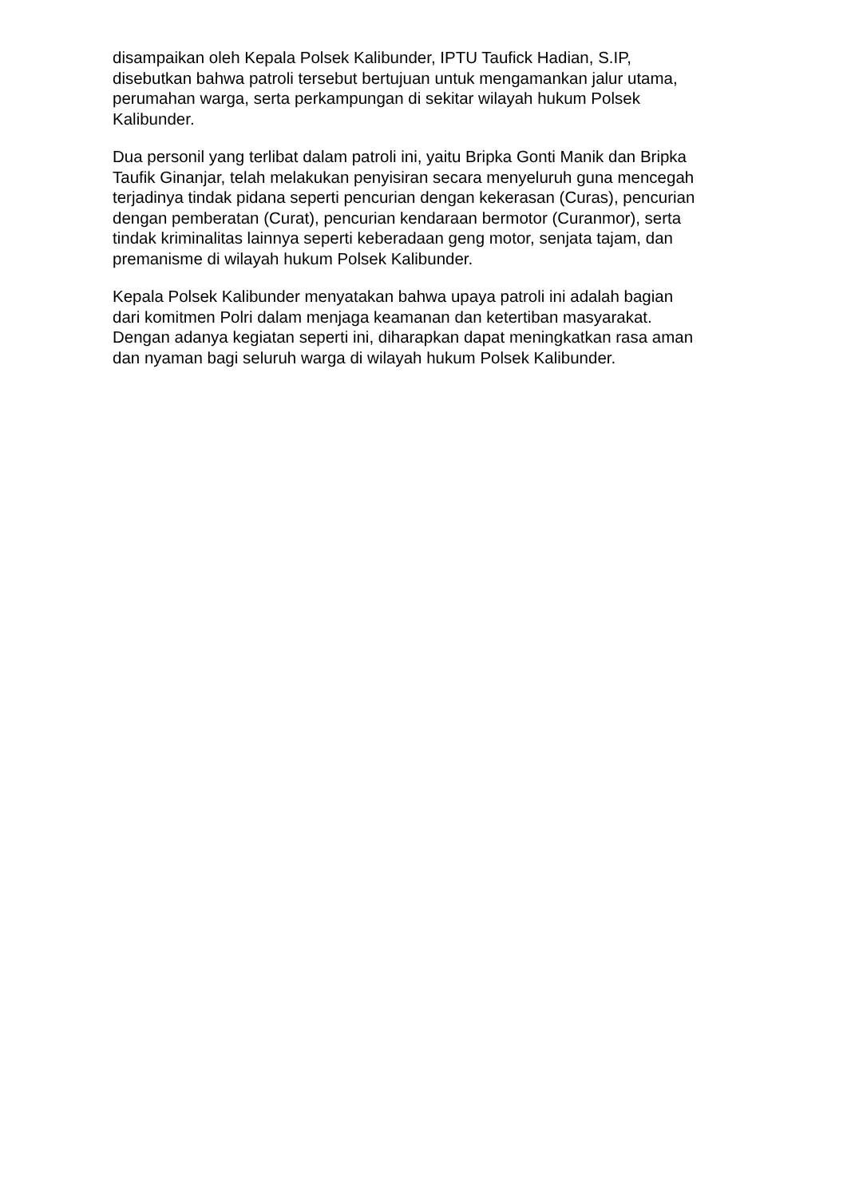disampaikan oleh Kepala Polsek Kalibunder, IPTU Taufick Hadian, S.IP,
disebutkan bahwa patroli tersebut bertujuan untuk mengamankan jalur utama,
perumahan warga, serta perkampungan di sekitar wilayah hukum Polsek
Kalibunder.
Dua personil yang terlibat dalam patroli ini, yaitu Bripka Gonti Manik dan Bripka
Taufik Ginanjar, telah melakukan penyisiran secara menyeluruh guna mencegah
terjadinya tindak pidana seperti pencurian dengan kekerasan (Curas), pencurian
dengan pemberatan (Curat), pencurian kendaraan bermotor (Curanmor), serta
tindak kriminalitas lainnya seperti keberadaan geng motor, senjata tajam, dan
premanisme di wilayah hukum Polsek Kalibunder.
Kepala Polsek Kalibunder menyatakan bahwa upaya patroli ini adalah bagian
dari komitmen Polri dalam menjaga keamanan dan ketertiban masyarakat.
Dengan adanya kegiatan seperti ini, diharapkan dapat meningkatkan rasa aman
dan nyaman bagi seluruh warga di wilayah hukum Polsek Kalibunder.